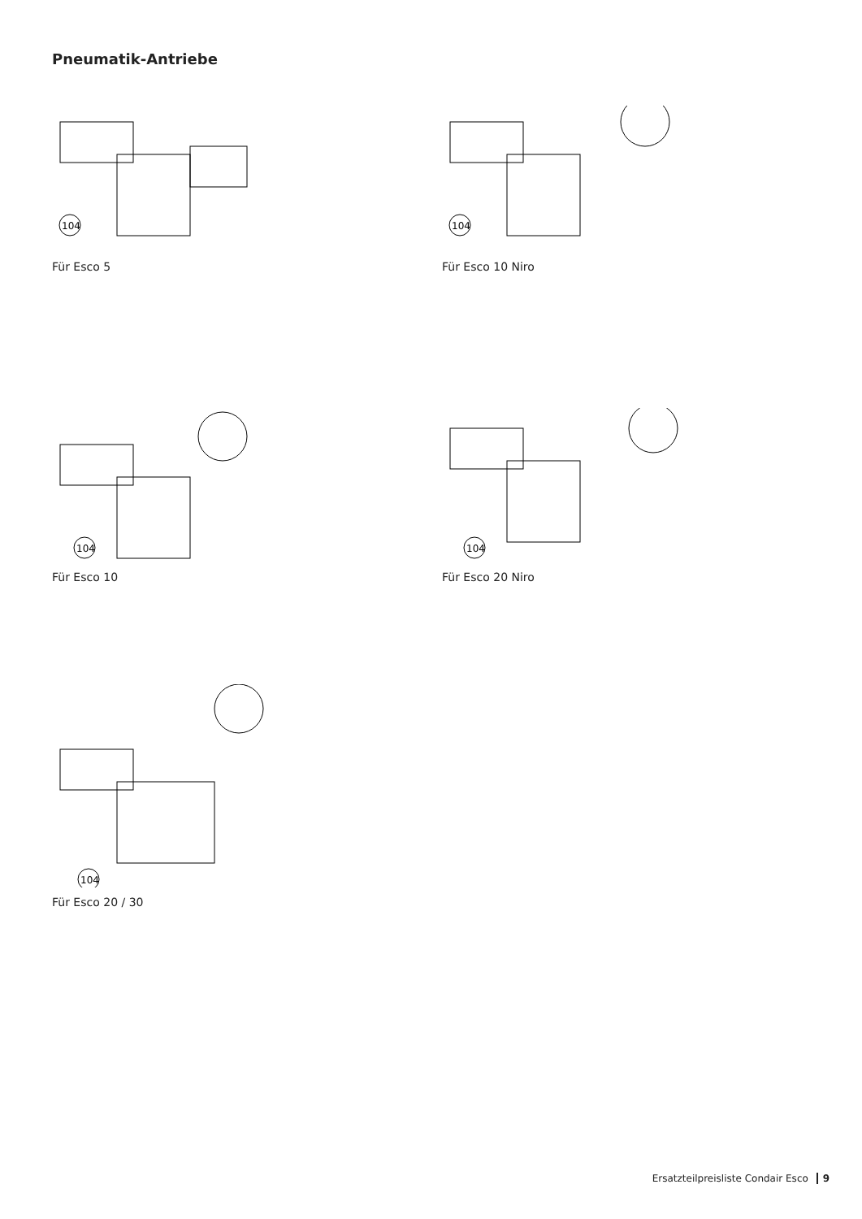Pneumatik-Antriebe
104
Für Esco 5
104
Für Esco 10 Niro
104
Für Esco 10
104
Für Esco 20 Niro
104
Für Esco 20 / 30
Ersatzteilpreisliste Condair Esco 9